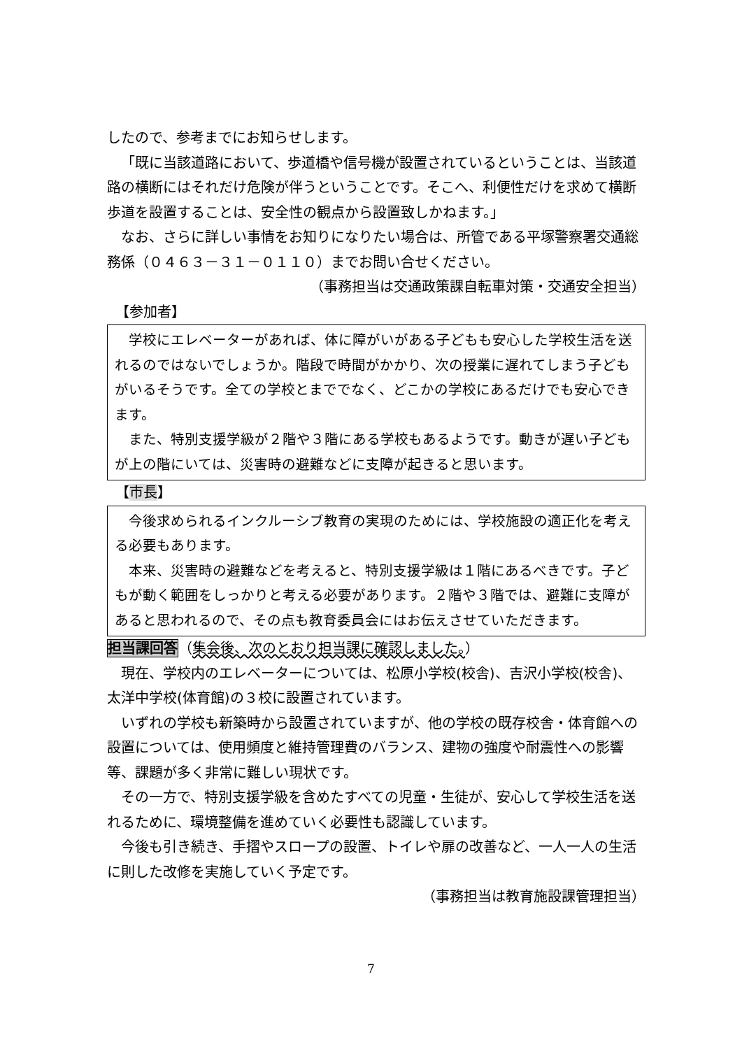したので、参考までにお知らせします。
「既に当該道路において、歩道橋や信号機が設置されているということは、当該道路の横断にはそれだけ危険が伴うということです。そこへ、利便性だけを求めて横断歩道を設置することは、安全性の観点から設置致しかねます。」
なお、さらに詳しい事情をお知りになりたい場合は、所管である平塚警察署交通総務係（０４６３－３１－０１１０）までお問い合せください。
（事務担当は交通政策課自転車対策・交通安全担当）
【参加者】
学校にエレベーターがあれば、体に障がいがある子どもも安心した学校生活を送れるのではないでしょうか。階段で時間がかかり、次の授業に遅れてしまう子どもがいるそうです。全ての学校とまででなく、どこかの学校にあるだけでも安心できます。
また、特別支援学級が２階や３階にある学校もあるようです。動きが遅い子どもが上の階にいては、災害時の避難などに支障が起きると思います。
【市長】
今後求められるインクルーシブ教育の実現のためには、学校施設の適正化を考える必要もあります。
本来、災害時の避難などを考えると、特別支援学級は１階にあるべきです。子どもが動く範囲をしっかりと考える必要があります。２階や３階では、避難に支障があると思われるので、その点も教育委員会にはお伝えさせていただきます。
担当課回答（集会後、次のとおり担当課に確認しました。）
現在、学校内のエレベーターについては、松原小学校(校舎)、吉沢小学校(校舎)、太洋中学校(体育館)の３校に設置されています。
いずれの学校も新築時から設置されていますが、他の学校の既存校舎・体育館への設置については、使用頻度と維持管理費のバランス、建物の強度や耐震性への影響等、課題が多く非常に難しい現状です。
その一方で、特別支援学級を含めたすべての児童・生徒が、安心して学校生活を送れるために、環境整備を進めていく必要性も認識しています。
今後も引き続き、手摺やスロープの設置、トイレや扉の改善など、一人一人の生活に則した改修を実施していく予定です。
（事務担当は教育施設課管理担当）
7